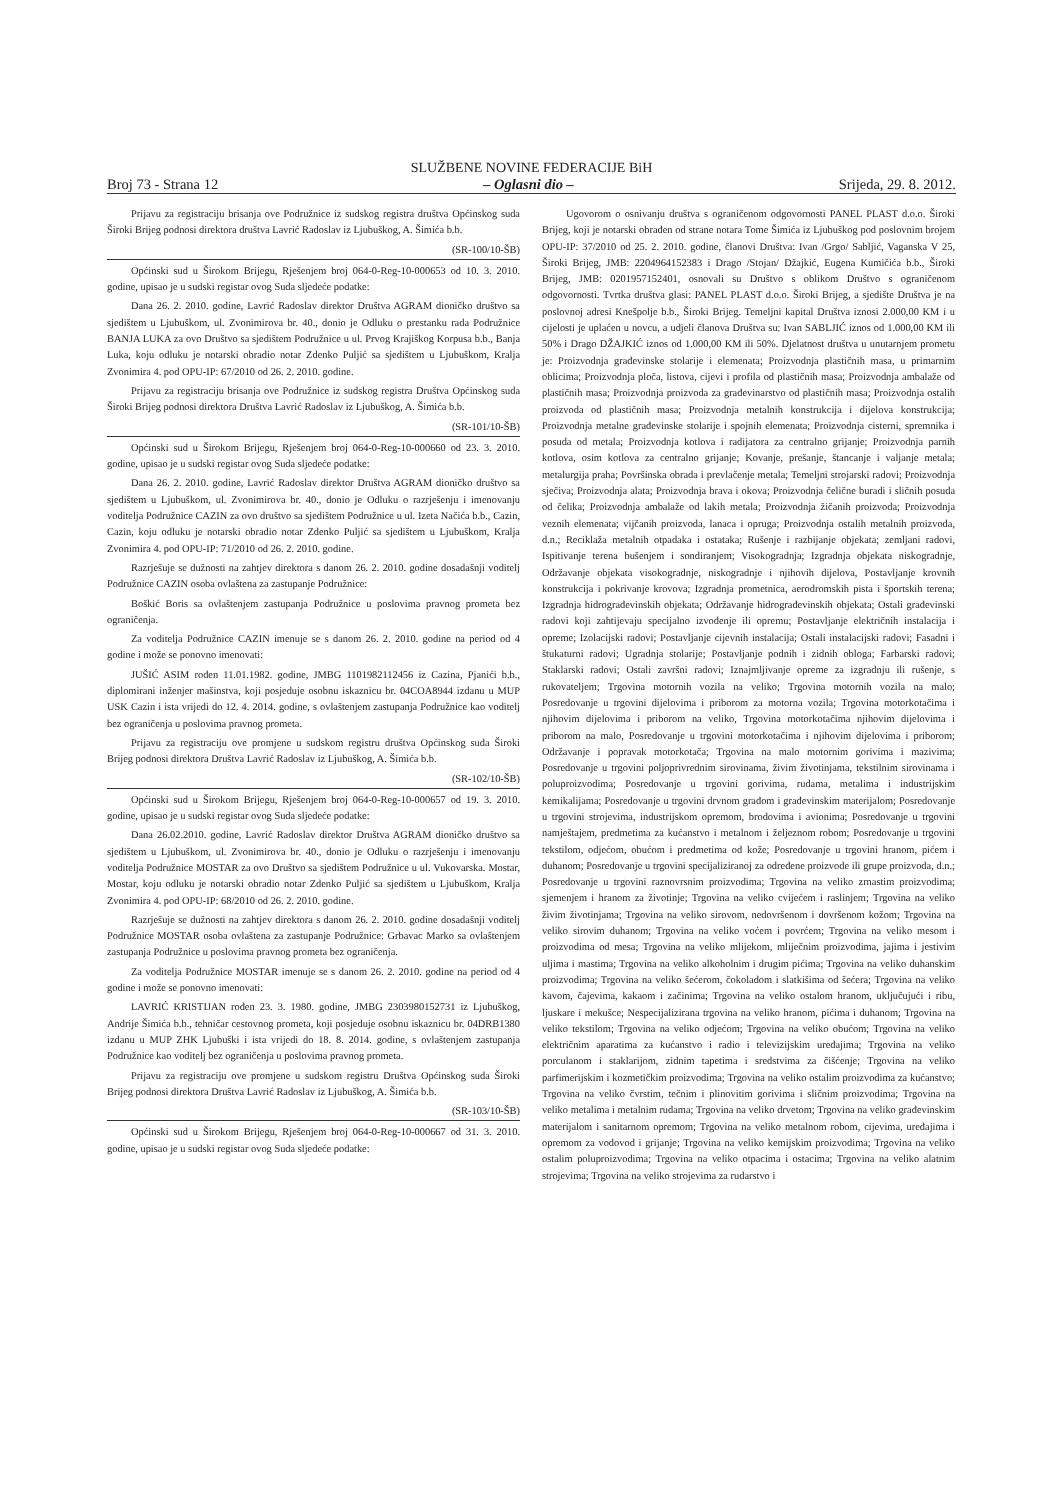SLUŽBENE NOVINE FEDERACIJE BiH
Broj 73 - Strana 12 – Oglasni dio – Srijeda, 29. 8. 2012.
Prijavu za registraciju brisanja ove Podružnice iz sudskog registra društva Općinskog suda Široki Brijeg podnosi direktora društva Lavrić Radoslav iz Ljubuškog, A. Šimića b.b.
(SR-100/10-ŠB)
Općinski sud u Širokom Brijegu, Rješenjem broj 064-0-Reg-10-000653 od 10. 3. 2010. godine, upisao je u sudski registar ovog Suda sljedeće podatke:
Dana 26. 2. 2010. godine, Lavrić Radoslav direktor Društva AGRAM dioničko društvo sa sjedištem u Ljubuškom, ul. Zvonimirova br. 40., donio je Odluku o prestanku rada Podružnice BANJA LUKA za ovo Društvo sa sjedištem Podružnice u ul. Prvog Krajiškog Korpusa b.b., Banja Luka, koju odluku je notarski obradio notar Zdenko Puljić sa sjedištem u Ljubuškom, Kralja Zvonimira 4. pod OPU-IP: 67/2010 od 26. 2. 2010. godine.
Prijavu za registraciju brisanja ove Podružnice iz sudskog registra Društva Općinskog suda Široki Brijeg podnosi direktora Društva Lavrić Radoslav iz Ljubuškog, A. Šimića b.b.
(SR-101/10-ŠB)
Općinski sud u Širokom Brijegu, Rješenjem broj 064-0-Reg-10-000660 od 23. 3. 2010. godine, upisao je u sudski registar ovog Suda sljedeće podatke:
Dana 26. 2. 2010. godine, Lavrić Radoslav direktor Društva AGRAM dioničko društvo sa sjedištem u Ljubuškom, ul. Zvonimirova br. 40., donio je Odluku o razrješenju i imenovanju voditelja Podružnice CAZIN za ovo društvo sa sjedištem Podružnice u ul. Izeta Načića b.b., Cazin, Cazin, koju odluku je notarski obradio notar Zdenko Puljić sa sjedištem u Ljubuškom, Kralja Zvonimira 4. pod OPU-IP: 71/2010 od 26. 2. 2010. godine.
Razrješuje se dužnosti na zahtjev direktora s danom 26. 2. 2010. godine dosadašnji voditelj Podružnice CAZIN osoba ovlaštena za zastupanje Podružnice:
Boškić Boris sa ovlaštenjem zastupanja Podružnice u poslovima pravnog prometa bez ograničenja.
Za voditelja Podružnice CAZIN imenuje se s danom 26. 2. 2010. godine na period od 4 godine i može se ponovno imenovati:
JUŠIĆ ASIM rođen 11.01.1982. godine, JMBG 1101982112456 iz Cazina, Pjanići b.b., diplomirani inženjer mašinstva, koji posjeduje osobnu iskaznicu br. 04COA8944 izdanu u MUP USK Cazin i ista vrijedi do 12. 4. 2014. godine, s ovlaštenjem zastupanja Podružnice kao voditelj bez ograničenja u poslovima pravnog prometa.
Prijavu za registraciju ove promjene u sudskom registru društva Općinskog suda Široki Brijeg podnosi direktora Društva Lavrić Radoslav iz Ljubuškog, A. Šimića b.b.
(SR-102/10-ŠB)
Općinski sud u Širokom Brijegu, Rješenjem broj 064-0-Reg-10-000657 od 19. 3. 2010. godine, upisao je u sudski registar ovog Suda sljedeće podatke:
Dana 26.02.2010. godine, Lavrić Radoslav direktor Društva AGRAM dioničko društvo sa sjedištem u Ljubuškom, ul. Zvonimirova br. 40., donio je Odluku o razrješenju i imenovanju voditelja Podružnice MOSTAR za ovo Društvo sa sjedištem Podružnice u ul. Vukovarska. Mostar, Mostar, koju odluku je notarski obradio notar Zdenko Puljić sa sjedištem u Ljubuškom, Kralja Zvonimira 4. pod OPU-IP: 68/2010 od 26. 2. 2010. godine.
Razrješuje se dužnosti na zahtjev direktora s danom 26. 2. 2010. godine dosadašnji voditelj Podružnice MOSTAR osoba ovlaštena za zastupanje Podružnice: Grbavac Marko sa ovlaštenjem zastupanja Podružnice u poslovima pravnog prometa bez ograničenja.
Za voditelja Podružnice MOSTAR imenuje se s danom 26. 2. 2010. godine na period od 4 godine i može se ponovno imenovati:
LAVRIĆ KRISTIJAN rođen 23. 3. 1980. godine, JMBG 2303980152731 iz Ljubuškog, Andrije Šimića b.b., tehničar cestovnog prometa, koji posjeduje osobnu iskaznicu br. 04DRB1380 izdanu u MUP ZHK Ljubuški i ista vrijedi do 18. 8. 2014. godine, s ovlaštenjem zastupanja Podružnice kao voditelj bez ograničenja u poslovima pravnog prometa.
Prijavu za registraciju ove promjene u sudskom registru Društva Općinskog suda Široki Brijeg podnosi direktora Društva Lavrić Radoslav iz Ljubuškog, A. Šimića b.b.
(SR-103/10-ŠB)
Općinski sud u Širokom Brijegu, Rješenjem broj 064-0-Reg-10-000667 od 31. 3. 2010. godine, upisao je u sudski registar ovog Suda sljedeće podatke:
Ugovorom o osnivanju društva s ograničenom odgovornosti PANEL PLAST d.o.o. Široki Brijeg, koji je notarski obrađen od strane notara Tome Šimića iz Ljubuškog pod poslovnim brojem OPU-IP: 37/2010 od 25. 2. 2010. godine, članovi Društva: Ivan /Grgo/ Sabljić, Vaganska V 25, Široki Brijeg, JMB: 2204964152383 i Drago /Stojan/ Džajkić, Eugena Kumičića b.b., Široki Brijeg, JMB: 0201957152401, osnovali su Društvo s oblikom Društvo s ograničenom odgovornosti. Tvrtka društva glasi: PANEL PLAST d.o.o. Široki Brijeg, a sjedište Društva je na poslovnoj adresi Knešpolje b.b., Široki Brijeg. Temeljni kapital Društva iznosi 2.000,00 KM i u cijelosti je uplaćen u novcu, a udjeli članova Društva su: Ivan SABLJIĆ iznos od 1.000,00 KM ili 50% i Drago DŽAJKIĆ iznos od 1.000,00 KM ili 50%. Djelatnost društva u unutarnjem prometu je: Proizvodnja građevinske stolarije i elemenata; Proizvodnja plastičnih masa, u primarnim oblicima; Proizvodnja ploča, listova, cijevi i profila od plastičnih masa; Proizvodnja ambalaže od plastičnih masa; Proizvodnja proizvoda za građevinarstvo od plastičnih masa; Proizvodnja ostalih proizvoda od plastičnih masa; Proizvodnja metalnih konstrukcija i dijelova konstrukcija; Proizvodnja metalne građevinske stolarije i spojnih elemenata; Proizvodnja cisterni, spremnika i posuda od metala; Proizvodnja kotlova i radijatora za centralno grijanje; Proizvodnja parnih kotlova, osim kotlova za centralno grijanje; Kovanje, prešanje, štancanje i valjanje metala; metalurgija praha; Površinska obrada i prevlačenje metala; Temeljni strojarski radovi; Proizvodnja sječiva; Proizvodnja alata; Proizvodnja brava i okova; Proizvodnja čelične buradi i sličnih posuda od čelika; Proizvodnja ambalaže od lakih metala; Proizvodnja žičanih proizvoda; Proizvodnja veznih elemenata; vijčanih proizvoda, lanaca i opruga; Proizvodnja ostalih metalnih proizvoda, d.n.; Reciklaža metalnih otpadaka i ostataka; Rušenje i razbijanje objekata; zemljani radovi, Ispitivanje terena bušenjem i sondiranjem; Visokogradnja; Izgradnja objekata niskogradnje, Održavanje objekata visokogradnje, niskogradnje i njihovih dijelova, Postavljanje krovnih konstrukcija i pokrivanje krovova; Izgradnja prometnica, aerodromskih pista i športskih terena; Izgradnja hidrograđevinskih objekata; Održavanje hidrograđevinskih objekata; Ostali građevinski radovi koji zahtijevaju specijalno izvođenje ili opremu; Postavljanje električnih instalacija i opreme; Izolacijski radovi; Postavljanje cijevnih instalacija; Ostali instalacijski radovi; Fasadni i štukaturni radovi; Ugradnja stolarije; Postavljanje podnih i zidnih obloga; Farbarski radovi; Staklarski radovi; Ostali završni radovi; Iznajmljivanje opreme za izgradnju ili rušenje, s rukovateljem; Trgovina motornih vozila na veliko; Trgovina motornih vozila na malo; Posredovanje u trgovini dijelovima i priborom za motorna vozila; Trgovina motorkotačima i njihovim dijelovima i priborom na veliko, Trgovina motorkotačima njihovim dijelovima i priborom na malo, Posredovanje u trgovini motorkotačima i njihovim dijelovima i priborom; Održavanje i popravak motorkotača; Trgovina na malo motornim gorivima i mazivima; Posredovanje u trgovini poljoprivrednim sirovinama, živim životinjama, tekstilnim sirovinama i poluproizvodima; Posredovanje u trgovini gorivima, rudama, metalima i industrijskim kemikalijama; Posredovanje u trgovini drvnom građom i građevinskim materijalom; Posredovanje u trgovini strojevima, industrijskom opremom, brodovima i avionima; Posredovanje u trgovini namještajem, predmetima za kućanstvo i metalnom i željeznom robom; Posredovanje u trgovini tekstilom, odjećom, obućom i predmetima od kože; Posredovanje u trgovini hranom, pićem i duhanom; Posredovanje u trgovini specijaliziranoj za određene proizvode ili grupe proizvoda, d.n.; Posredovanje u trgovini raznovrsnim proizvodima; Trgovina na veliko zrnastim proizvodima; sjemenjem i hranom za životinje; Trgovina na veliko cvijećem i raslinjem; Trgovina na veliko živim životinjama; Trgovina na veliko sirovom, nedovršenom i dovršenom kožom; Trgovina na veliko sirovim duhanom; Trgovina na veliko voćem i povrćem; Trgovina na veliko mesom i proizvodima od mesa; Trgovina na veliko mlijekom, mliječnim proizvodima, jajima i jestivim uljima i mastima; Trgovina na veliko alkoholnim i drugim pićima; Trgovina na veliko duhanskim proizvodima; Trgovina na veliko šećerom, čokoladom i slatkišima od šećera; Trgovina na veliko kavom, čajevima, kakaom i začinima; Trgovina na veliko ostalom hranom, uključujući i ribu, ljuskare i mekušce; Nespecijalizirana trgovina na veliko hranom, pićima i duhanom; Trgovina na veliko tekstilom; Trgovina na veliko odjećom; Trgovina na veliko obućom; Trgovina na veliko električnim aparatima za kućanstvo i radio i televizijskim uređajima; Trgovina na veliko porculanom i staklarijom, zidnim tapetima i sredstvima za čišćenje; Trgovina na veliko parfimerijskim i kozmetičkim proizvodima; Trgovina na veliko ostalim proizvodima za kućanstvo; Trgovina na veliko čvrstim, tečnim i plinovitim gorivima i sličnim proizvodima; Trgovina na veliko metalima i metalnim rudama; Trgovina na veliko drvetom; Trgovina na veliko građevinskim materijalom i sanitarnom opremom; Trgovina na veliko metalnom robom, cijevima, uređajima i opremom za vodovod i grijanje; Trgovina na veliko kemijskim proizvodima; Trgovina na veliko ostalim poluproizvodima; Trgovina na veliko otpacima i ostacima; Trgovina na veliko alatnim strojevima; Trgovina na veliko strojevima za rudarstvo i